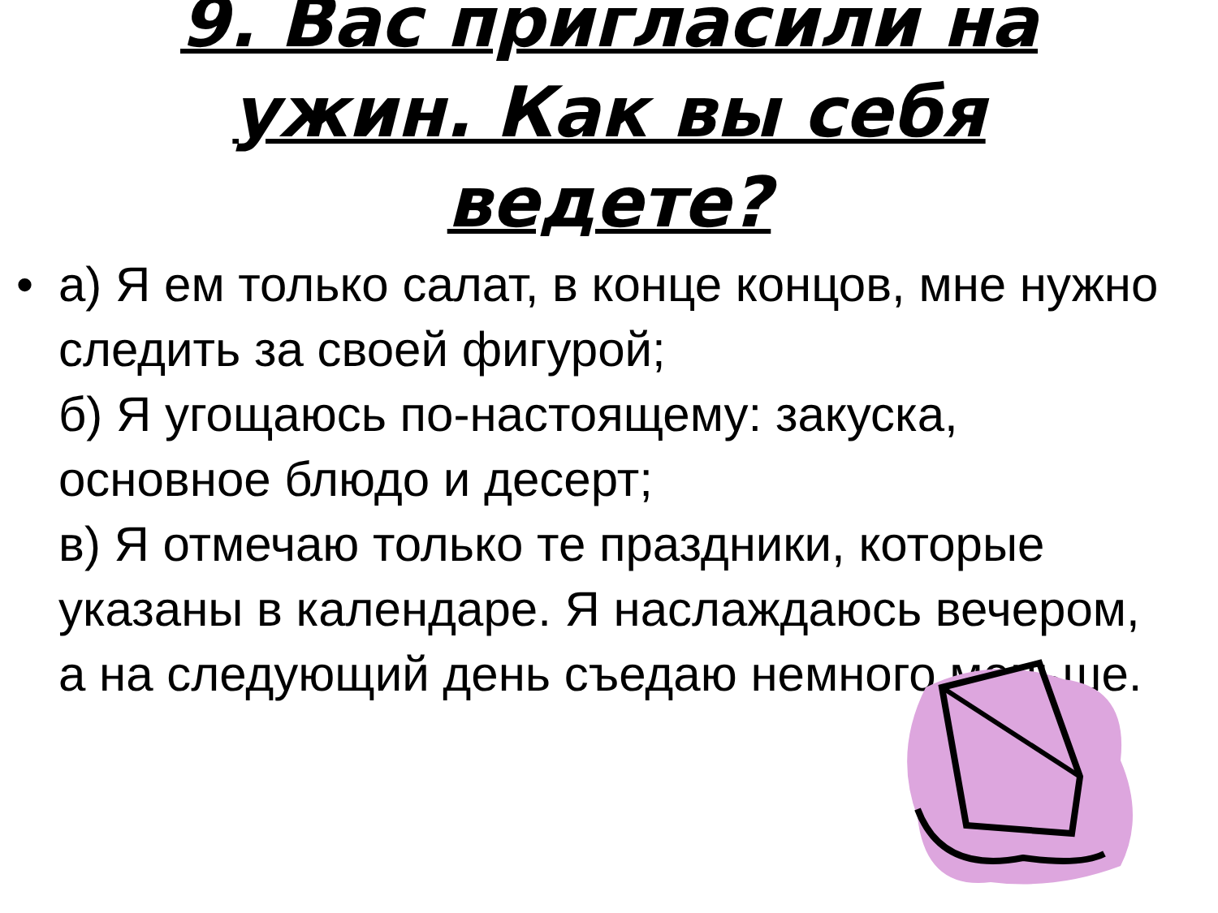9. Вас пригласили на
ужин. Как вы себя
ведете?
• а) Я ем только салат, в конце концов, мне нужно следить за своей фигурой;
б) Я угощаюсь по-настоящему: закуска, основное блюдо и десерт;
в) Я отмечаю только те праздники, которые указаны в календаре. Я наслаждаюсь вечером, а на следующий день съедаю немного меньше.